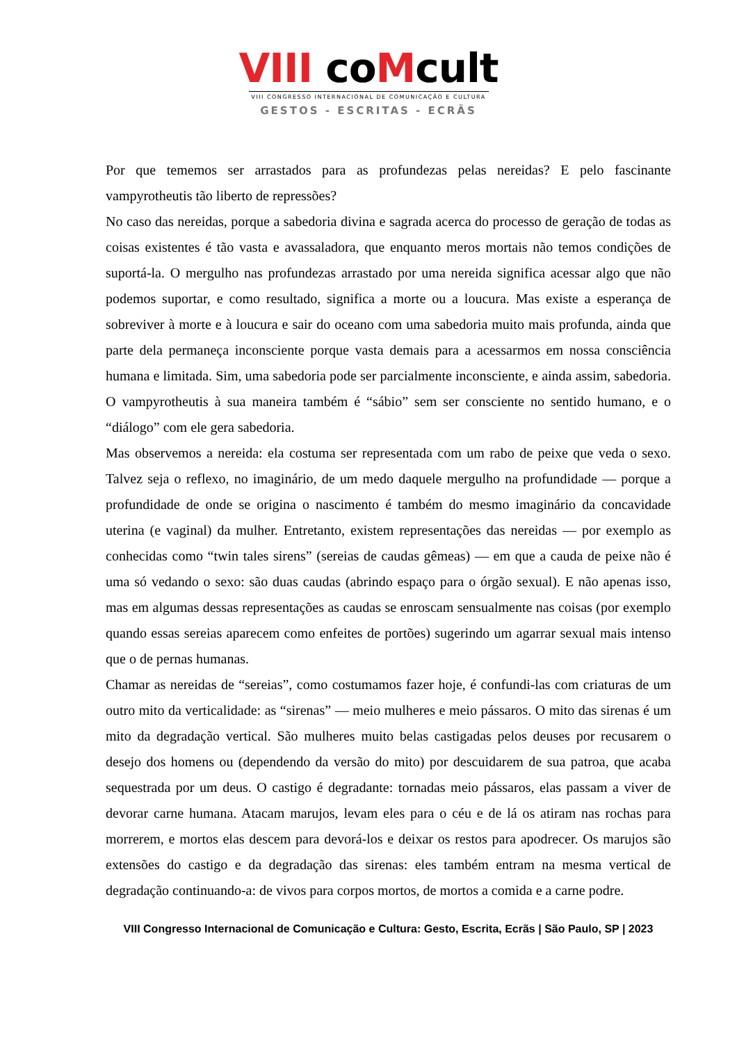VIII coMcult
VIII CONGRESSO INTERNACIONAL DE COMUNICAÇÃO E CULTURA
GESTOS - ESCRITAS - ECRÃS
Por que tememos ser arrastados para as profundezas pelas nereidas? E pelo fascinante vampyrotheutis tão liberto de repressões?
No caso das nereidas, porque a sabedoria divina e sagrada acerca do processo de geração de todas as coisas existentes é tão vasta e avassaladora, que enquanto meros mortais não temos condições de suportá-la. O mergulho nas profundezas arrastado por uma nereida significa acessar algo que não podemos suportar, e como resultado, significa a morte ou a loucura. Mas existe a esperança de sobreviver à morte e à loucura e sair do oceano com uma sabedoria muito mais profunda, ainda que parte dela permaneça inconsciente porque vasta demais para a acessarmos em nossa consciência humana e limitada. Sim, uma sabedoria pode ser parcialmente inconsciente, e ainda assim, sabedoria. O vampyrotheutis à sua maneira também é “sábio” sem ser consciente no sentido humano, e o “diálogo” com ele gera sabedoria.
Mas observemos a nereida: ela costuma ser representada com um rabo de peixe que veda o sexo. Talvez seja o reflexo, no imaginário, de um medo daquele mergulho na profundidade — porque a profundidade de onde se origina o nascimento é também do mesmo imaginário da concavidade uterina (e vaginal) da mulher. Entretanto, existem representações das nereidas — por exemplo as conhecidas como “twin tales sirens” (sereias de caudas gêmeas) — em que a cauda de peixe não é uma só vedando o sexo: são duas caudas (abrindo espaço para o órgão sexual). E não apenas isso, mas em algumas dessas representações as caudas se enroscam sensualmente nas coisas (por exemplo quando essas sereias aparecem como enfeites de portões) sugerindo um agarrar sexual mais intenso que o de pernas humanas.
Chamar as nereidas de “sereias”, como costumamos fazer hoje, é confundi-las com criaturas de um outro mito da verticalidade: as “sirenas” — meio mulheres e meio pássaros. O mito das sirenas é um mito da degradação vertical. São mulheres muito belas castigadas pelos deuses por recusarem o desejo dos homens ou (dependendo da versão do mito) por descuidarem de sua patroa, que acaba sequestrada por um deus. O castigo é degradante: tornadas meio pássaros, elas passam a viver de devorar carne humana. Atacam marujos, levam eles para o céu e de lá os atiram nas rochas para morrerem, e mortos elas descem para devorá-los e deixar os restos para apodrecer. Os marujos são extensões do castigo e da degradação das sirenas: eles também entram na mesma vertical de degradação continuando-a: de vivos para corpos mortos, de mortos a comida e a carne podre.
VIII Congresso Internacional de Comunicação e Cultura: Gesto, Escrita, Ecrãs | São Paulo, SP | 2023